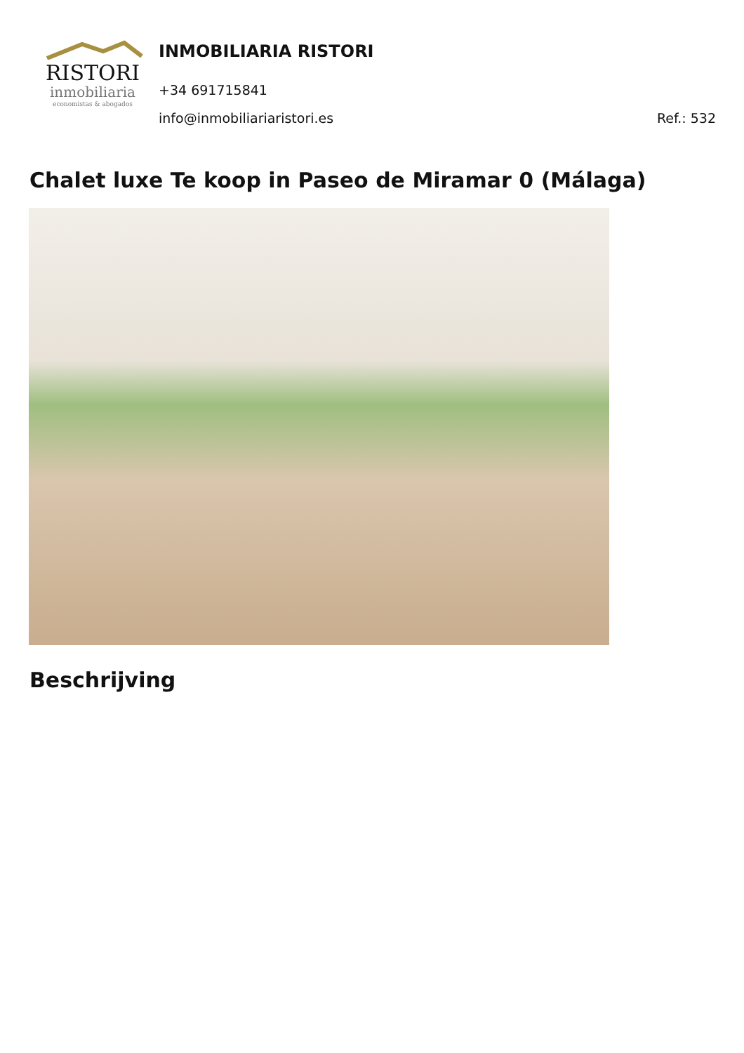RISTORI
inmobiliaria
economistas & abogados
INMOBILIARIA RISTORI
+34 691715841
info@inmobiliariaristori.es Ref.: 532
Chalet luxe Te koop in Paseo de Miramar 0 (Málaga)
Beschrijving